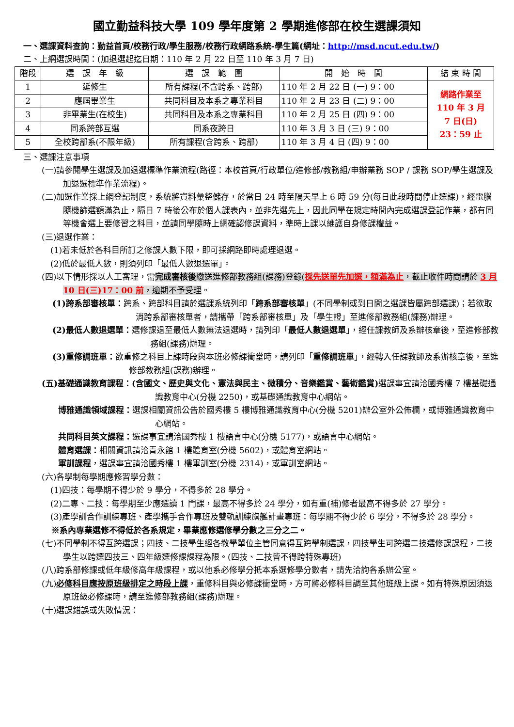國立勤益科技大學 109 學年度第 2 學期進修部在校生選課須知
一、選課資料查詢：勤益首頁/校務行政/學生服務/校務行政網路系統-學生篇(網址：http://msd.ncut.edu.tw/)
二、上網選課時間：(加退選起迄日期：110 年 2 月 22 日至 110 年 3 月 7 日)
| 階段 | 選 課 年 級 | 選 課 範 圍 | 開 始 時 間 | 結 束 時 間 |
| --- | --- | --- | --- | --- |
| 1 | 延修生 | 所有課程(不含跨系、跨部) | 110 年 2 月 22 日 (一) 9：00 | 網路作業至 110 年 3 月 7 日(日) 23：59 止 |
| 2 | 應屆畢業生 | 共同科目及本系之專業科目 | 110 年 2 月 23 日 (二) 9：00 | |
| 3 | 非畢業生(在校生) | 共同科目及本系之專業科目 | 110 年 2 月 25 日 (四) 9：00 | |
| 4 | 同系跨部互選 | 同系夜跨日 | 110 年 3 月 3 日 (三) 9：00 | |
| 5 | 全校跨部系(不限年級) | 所有課程(含跨系、跨部) | 110 年 3 月 4 日 (四) 9：00 | |
三、選課注意事項
(一)請參閱學生選課及加退選標準作業流程(路徑：本校首頁/行政單位/進修部/教務組/申辦業務 SOP / 課務 SOP/學生選課及加退選標準作業流程)。
(二)加選作業採上網登記制度，系統將資料彙整儲存，於當日 24 時至隔天早上 6 時 59 分(每日此段時間停止選課)，經電腦隨機篩選額滿為止，隔日 7 時後公布於個人課表內，並非先選先上，因此同學在規定時間內完成選課登記作業，都有同等機會選上要修習之科目，並請同學隨時上網確認修課資料，準時上課以維護自身修課權益。
(三)退選作業：
(1)若未低於各科目所訂之修課人數下限，即可採網路即時處理退選。
(2)低於最低人數，則須列印「最低人數退選單」。
(四)以下情形採以人工審理，需完成審核後繳送進修部教務組(課務)登錄(採先送單先加選，額滿為止，截止收件時間請於 3 月 10 日(三)17：00 前，逾期不予受理。
(1)跨系部審核單：跨系、跨部科目請於選課系統列印「跨系部審核單」(不同學制或到日間之選課皆屬跨部選課)；若欲取消跨系部審核單者，請攜帶「跨系部審核單」及「學生證」至進修部教務組(課務)辦理。
(2)最低人數退選單：選修課退至最低人數無法退選時，請列印「最低人數退選單」，經任課教師及系辦核章後，至進修部教務組(課務)辦理。
(3)重修調班單：欲重修之科目上課時段與本班必修課衝堂時，請列印「重修調班單」，經轉入任課教師及系辦核章後，至進修部教務組(課務)辦理。
(五)基礎通識教育課程：(含國文、歷史與文化、憲法與民主、微積分、音樂鑑賞、藝術鑑賞) 選課事宜請洽國秀樓 7 樓基礎通識教育中心(分機 2250)，或基礎通識教育中心網站。
博雅通識領域課程：選課相關資訊公告於國秀樓 5 樓博雅通識教育中心(分機 5201)辦公室外公佈欄，或博雅通識教育中心網站。
共同科目英文課程：選課事宜請洽國秀樓 1 樓語言中心(分機 5177)，或語言中心網站。
體育選課：相關資訊請洽青永館 1 樓體育室(分機 5602)，或體育室網站。
軍訓課程，選課事宜請洽國秀樓 1 樓軍訓室(分機 2314)，或軍訓室網站。
(六)各學制每學期應修習學分數：
(1)四技：每學期不得少於 9 學分，不得多於 28 學分。
(2)二專、二技：每學期至少應選讀 1 門課，最高不得多於 24 學分，如有重(補)修者最高不得多於 27 學分。
(3)產學訓合作訓練專班、產學攜手合作專班及雙軌訓練旗艦計畫專班：每學期不得少於 6 學分，不得多於 28 學分。
※系內專業選修不得低於各系規定，畢業應修選修學分數之三分之二。
(七)不同學制不得互跨選課；四技、二技學生經各教學單位主管同意得互跨學制選課，四技學生可跨選二技選修課課程，二技學生以跨選四技三、四年級選修課課程為限。(四技、二技皆不得跨特殊專班)
(八)跨系部修課或低年級修高年級課程，或以他系必修學分抵本系選修學分數者，請先洽詢各系辦公室。
(九)必修科目應按原班級排定之時段上課，重修科目與必修課衝堂時，方可將必修科目調至其他班級上課。如有特殊原因須退原班級必修課時，請至進修部教務組(課務)辦理。
(十)選課錯誤或失敗情況：